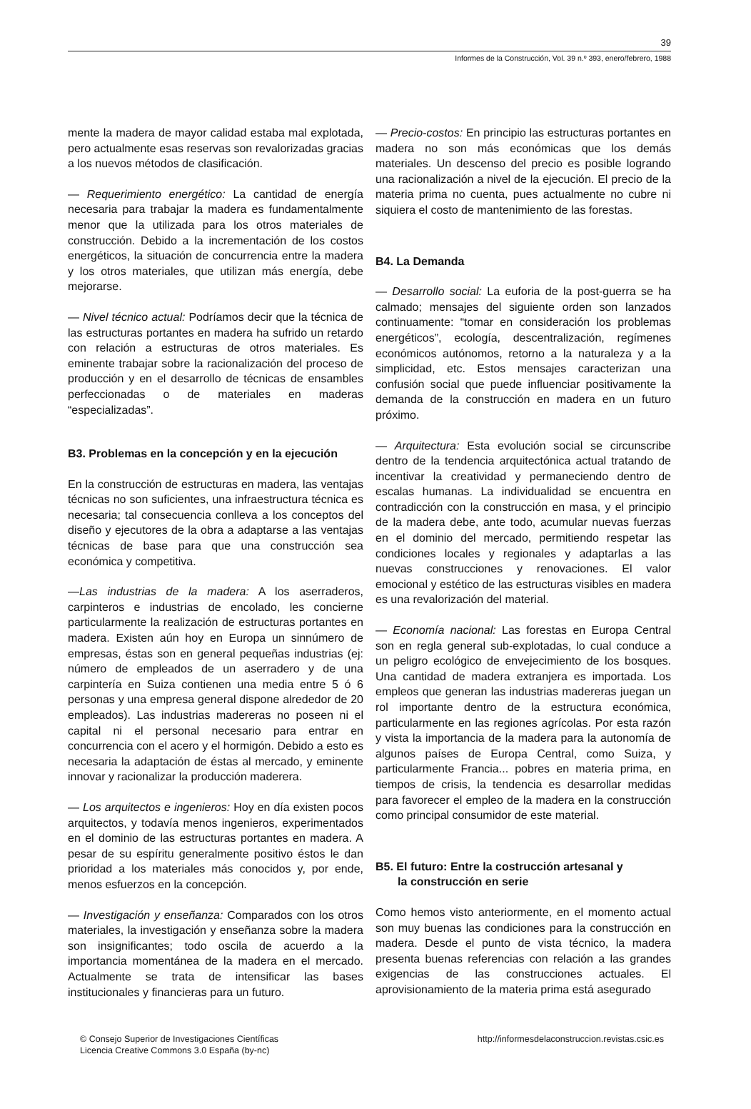39
Informes de la Construcción, Vol. 39 n.º 393, enero/febrero, 1988
mente la madera de mayor calidad estaba mal explotada, pero actualmente esas reservas son revalorizadas gracias a los nuevos métodos de clasificación.
— Requerimiento energético: La cantidad de energía necesaria para trabajar la madera es fundamentalmente menor que la utilizada para los otros materiales de construcción. Debido a la incrementación de los costos energéticos, la situación de concurrencia entre la madera y los otros materiales, que utilizan más energía, debe mejorarse.
— Nivel técnico actual: Podríamos decir que la técnica de las estructuras portantes en madera ha sufrido un retardo con relación a estructuras de otros materiales. Es eminente trabajar sobre la racionalización del proceso de producción y en el desarrollo de técnicas de ensambles perfeccionadas o de materiales en maderas “especializadas”.
B3. Problemas en la concepción y en la ejecución
En la construcción de estructuras en madera, las ventajas técnicas no son suficientes, una infraestructura técnica es necesaria; tal consecuencia conlleva a los conceptos del diseño y ejecutores de la obra a adaptarse a las ventajas técnicas de base para que una construcción sea económica y competitiva.
—Las industrias de la madera: A los aserraderos, carpinteros e industrias de encolado, les concierne particularmente la realización de estructuras portantes en madera. Existen aún hoy en Europa un sinnúmero de empresas, éstas son en general pequeñas industrias (ej: número de empleados de un aserradero y de una carpintería en Suiza contienen una media entre 5 ó 6 personas y una empresa general dispone alrededor de 20 empleados). Las industrias madereras no poseen ni el capital ni el personal necesario para entrar en concurrencia con el acero y el hormigón. Debido a esto es necesaria la adaptación de éstas al mercado, y eminente innovar y racionalizar la producción maderera.
— Los arquitectos e ingenieros: Hoy en día existen pocos arquitectos, y todavía menos ingenieros, experimentados en el dominio de las estructuras portantes en madera. A pesar de su espíritu generalmente positivo éstos le dan prioridad a los materiales más conocidos y, por ende, menos esfuerzos en la concepción.
— Investigación y enseñanza: Comparados con los otros materiales, la investigación y enseñanza sobre la madera son insignificantes; todo oscila de acuerdo a la importancia momentánea de la madera en el mercado. Actualmente se trata de intensificar las bases institucionales y financieras para un futuro.
— Precio-costos: En principio las estructuras portantes en madera no son más económicas que los demás materiales. Un descenso del precio es posible logrando una racionalización a nivel de la ejecución. El precio de la materia prima no cuenta, pues actualmente no cubre ni siquiera el costo de mantenimiento de las forestas.
B4. La Demanda
— Desarrollo social: La euforia de la post-guerra se ha calmado; mensajes del siguiente orden son lanzados continuamente: “tomar en consideración los problemas energéticos”, ecología, descentralización, regímenes económicos autónomos, retorno a la naturaleza y a la simplicidad, etc. Estos mensajes caracterizan una confusión social que puede influenciar positivamente la demanda de la construcción en madera en un futuro próximo.
— Arquitectura: Esta evolución social se circunscribe dentro de la tendencia arquitectónica actual tratando de incentivar la creatividad y permaneciendo dentro de escalas humanas. La individualidad se encuentra en contradicción con la construcción en masa, y el principio de la madera debe, ante todo, acumular nuevas fuerzas en el dominio del mercado, permitiendo respetar las condiciones locales y regionales y adaptarlas a las nuevas construcciones y renovaciones. El valor emocional y estético de las estructuras visibles en madera es una revalorización del material.
— Economía nacional: Las forestas en Europa Central son en regla general sub-explotadas, lo cual conduce a un peligro ecológico de envejecimiento de los bosques. Una cantidad de madera extranjera es importada. Los empleos que generan las industrias madereras juegan un rol importante dentro de la estructura económica, particularmente en las regiones agrícolas. Por esta razón y vista la importancia de la madera para la autonomía de algunos países de Europa Central, como Suiza, y particularmente Francia... pobres en materia prima, en tiempos de crisis, la tendencia es desarrollar medidas para favorecer el empleo de la madera en la construcción como principal consumidor de este material.
B5. El futuro: Entre la costrucción artesanal y
la construcción en serie
Como hemos visto anteriormente, en el momento actual son muy buenas las condiciones para la construcción en madera. Desde el punto de vista técnico, la madera presenta buenas referencias con relación a las grandes exigencias de las construcciones actuales. El aprovisionamiento de la materia prima está asegurado
© Consejo Superior de Investigaciones Científicas
Licencia Creative Commons 3.0 España (by-nc)
http://informesdelaconstruccion.revistas.csic.es